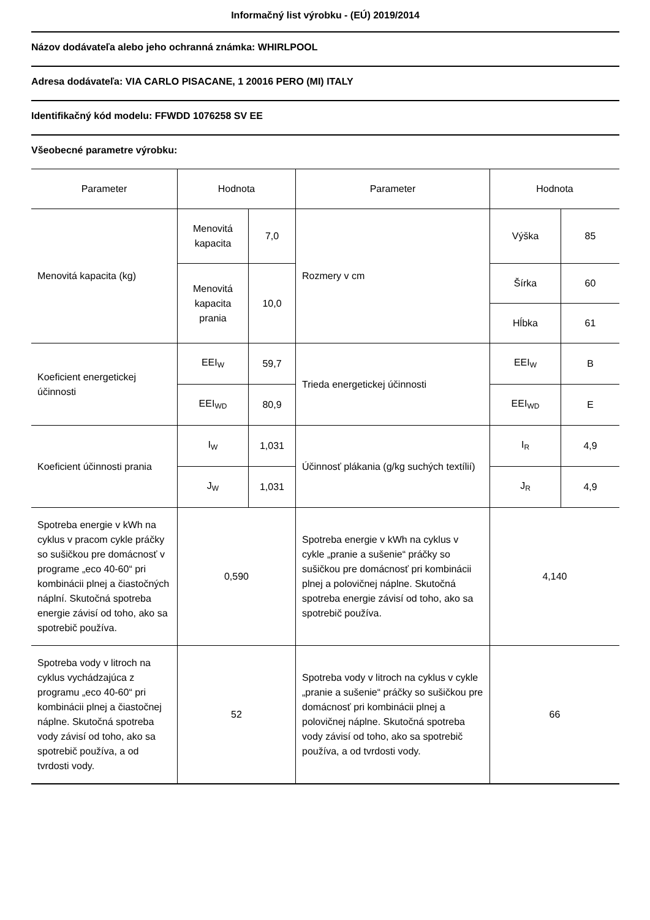Informačný list výrobku - (EÚ) 2019/2014
Názov dodávateľa alebo jeho ochranná známka: WHIRLPOOL
Adresa dodávateľa: VIA CARLO PISACANE, 1 20016 PERO (MI) ITALY
Identifikačný kód modelu: FFWDD 1076258 SV EE
Všeobecné parametre výrobku:
| Parameter | Hodnota | | Parameter | Hodnota | |
| --- | --- | --- | --- | --- | --- |
| Menovitá kapacita (kg) | Menovitá kapacita | 7,0 | Rozmery v cm | Výška | 85 |
| | Menovitá kapacita prania | 10,0 | | Šírka | 60 |
| | | | | Hĺbka | 61 |
| Koeficient energetickej účinnosti | EEI<sub>W</sub> | 59,7 | Trieda energetickej účinnosti | EEI<sub>W</sub> | B |
| | EEI<sub>WD</sub> | 80,9 | | EEI<sub>WD</sub> | E |
| Koeficient účinnosti prania | I<sub>W</sub> | 1,031 | Účinnosť plákania (g/kg suchých textílií) | I<sub>R</sub> | 4,9 |
| | J<sub>W</sub> | 1,031 | | J<sub>R</sub> | 4,9 |
| Spotreba energie v kWh na cyklus v pracom cykle práčky so sušičkou pre domácnosť v programe „eco 40-60“ pri kombinácii plnej a čiastočných náplní. Skutočná spotreba energie závisí od toho, ako sa spotrebič používa. | 0,590 | | Spotreba energie v kWh na cyklus v cykle „pranie a sušenie“ práčky so sušičkou pre domácnosť pri kombinácii plnej a polovičnej náplne. Skutočná spotreba energie závisí od toho, ako sa spotrebič používa. | 4,140 | |
| Spotreba vody v litroch na cyklus vychádzajúca z programu „eco 40-60“ pri kombinácii plnej a čiastočnej náplne. Skutočná spotreba vody závisí od toho, ako sa spotrebič používa, a od tvrdosti vody. | 52 | | Spotreba vody v litroch na cyklus v cykle „pranie a sušenie“ práčky so sušičkou pre domácnosť pri kombinácii plnej a polovičnej náplne. Skutočná spotreba vody závisí od toho, ako sa spotrebič používa, a od tvrdosti vody. | 66 | |